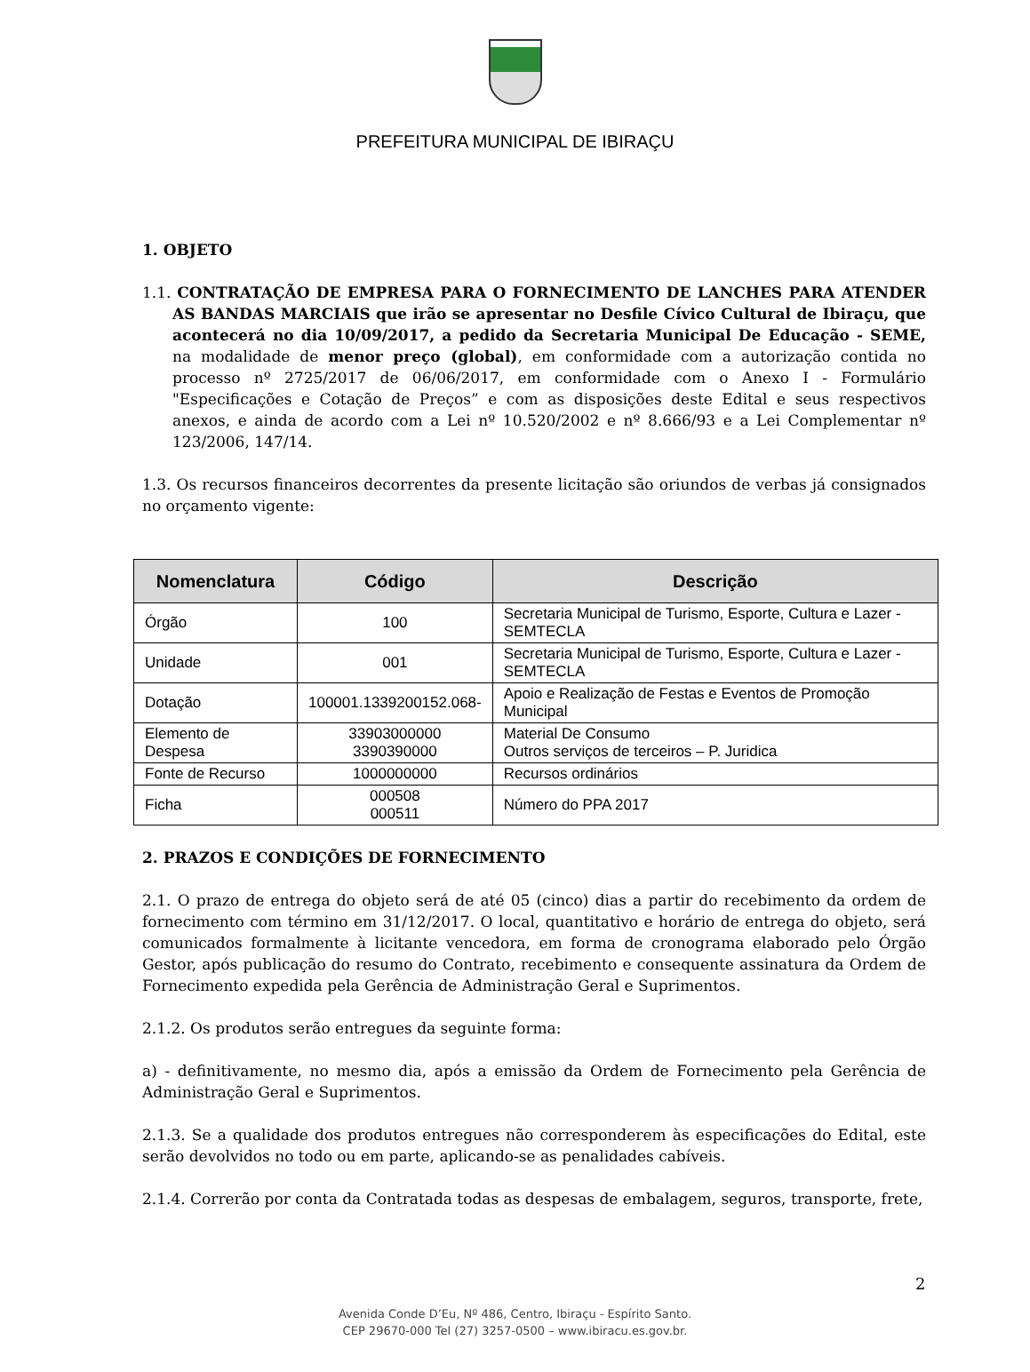PREFEITURA MUNICIPAL DE IBIRAÇU
1. OBJETO
1.1. CONTRATAÇÃO DE EMPRESA PARA O FORNECIMENTO DE LANCHES PARA ATENDER AS BANDAS MARCIAIS que irão se apresentar no Desfile Cívico Cultural de Ibiraçu, que acontecerá no dia 10/09/2017, a pedido da Secretaria Municipal De Educação - SEME, na modalidade de menor preço (global), em conformidade com a autorização contida no processo nº 2725/2017 de 06/06/2017, em conformidade com o Anexo I - Formulário "Especificações e Cotação de Preços” e com as disposições deste Edital e seus respectivos anexos, e ainda de acordo com a Lei nº 10.520/2002 e nº 8.666/93 e a Lei Complementar nº 123/2006, 147/14.
1.3. Os recursos financeiros decorrentes da presente licitação são oriundos de verbas já consignados no orçamento vigente:
| Nomenclatura | Código | Descrição |
| --- | --- | --- |
| Órgão | 100 | Secretaria Municipal de Turismo, Esporte, Cultura e Lazer - SEMTECLA |
| Unidade | 001 | Secretaria Municipal de Turismo, Esporte, Cultura e Lazer - SEMTECLA |
| Dotação | 100001.1339200152.068- | Apoio e Realização de Festas e Eventos de Promoção Municipal |
| Elemento de Despesa | 33903000000 3390390000 | Material De Consumo Outros serviços de terceiros – P. Juridica |
| Fonte de Recurso | 1000000000 | Recursos ordinários |
| Ficha | 000508 000511 | Número do PPA 2017 |
2. PRAZOS E CONDIÇÕES DE FORNECIMENTO
2.1. O prazo de entrega do objeto será de até 05 (cinco) dias a partir do recebimento da ordem de fornecimento com término em 31/12/2017. O local, quantitativo e horário de entrega do objeto, será comunicados formalmente à licitante vencedora, em forma de cronograma elaborado pelo Órgão Gestor, após publicação do resumo do Contrato, recebimento e consequente assinatura da Ordem de Fornecimento expedida pela Gerência de Administração Geral e Suprimentos.
2.1.2. Os produtos serão entregues da seguinte forma:
a) - definitivamente, no mesmo dia, após a emissão da Ordem de Fornecimento pela Gerência de Administração Geral e Suprimentos.
2.1.3. Se a qualidade dos produtos entregues não corresponderem às especificações do Edital, este serão devolvidos no todo ou em parte, aplicando-se as penalidades cabíveis.
2.1.4. Correrão por conta da Contratada todas as despesas de embalagem, seguros, transporte, frete,
2
Avenida Conde D’Eu, Nº 486, Centro, Ibiraçu - Espírito Santo.
CEP 29670-000 Tel (27) 3257-0500 – www.ibiracu.es.gov.br.